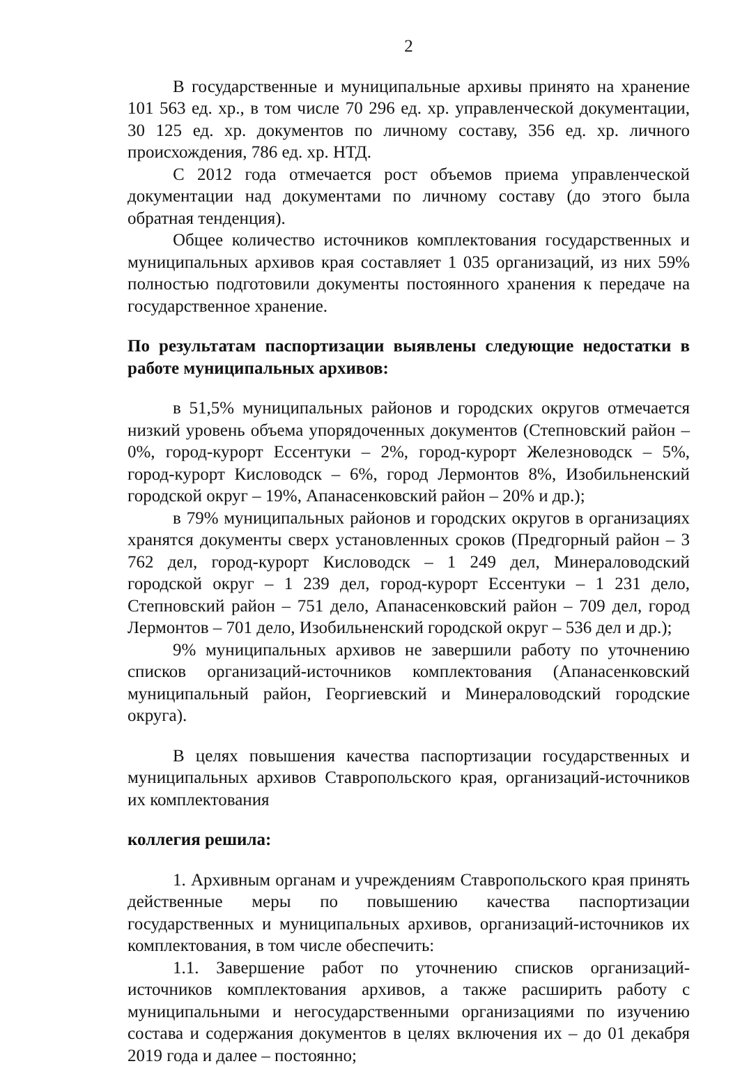2
В государственные и муниципальные архивы принято на хранение 101 563 ед. хр., в том числе 70 296 ед. хр. управленческой документации, 30 125 ед. хр. документов по личному составу, 356 ед. хр. личного происхождения, 786 ед. хр. НТД.
С 2012 года отмечается рост объемов приема управленческой документации над документами по личному составу (до этого была обратная тенденция).
Общее количество источников комплектования государственных и муниципальных архивов края составляет 1 035 организаций, из них 59% полностью подготовили документы постоянного хранения к передаче на государственное хранение.
По результатам паспортизации выявлены следующие недостатки в работе муниципальных архивов:
в 51,5% муниципальных районов и городских округов отмечается низкий уровень объема упорядоченных документов (Степновский район – 0%, город-курорт Ессентуки – 2%, город-курорт Железноводск – 5%, город-курорт Кисловодск – 6%, город Лермонтов 8%, Изобильненский городской округ – 19%, Апанасенковский район – 20% и др.);
в 79% муниципальных районов и городских округов в организациях хранятся документы сверх установленных сроков (Предгорный район – 3 762 дел, город-курорт Кисловодск – 1 249 дел, Минераловодский городской округ – 1 239 дел, город-курорт Ессентуки – 1 231 дело, Степновский район – 751 дело, Апанасенковский район – 709 дел, город Лермонтов – 701 дело, Изобильненский городской округ – 536 дел и др.);
9% муниципальных архивов не завершили работу по уточнению списков организаций-источников комплектования (Апанасенковский муниципальный район, Георгиевский и Минераловодский городские округа).
В целях повышения качества паспортизации государственных и муниципальных архивов Ставропольского края, организаций-источников их комплектования
коллегия решила:
1. Архивным органам и учреждениям Ставропольского края принять действенные меры по повышению качества паспортизации государственных и муниципальных архивов, организаций-источников их комплектования, в том числе обеспечить:
1.1. Завершение работ по уточнению списков организаций-источников комплектования архивов, а также расширить работу с муниципальными и негосударственными организациями по изучению состава и содержания документов в целях включения их – до 01 декабря 2019 года и далее – постоянно;